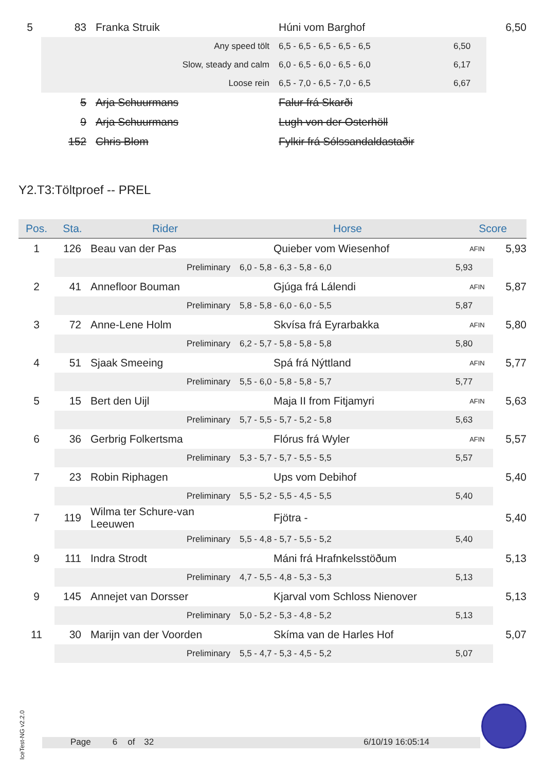| 5 | 83 | Franka Struik | Húni vom Barghof | | 6,50 |
| | Any speed tölt | | 6,5 - 6,5 - 6,5 - 6,5 - 6,5 | 6,50 | |
| | Slow, steady and calm | | 6,0 - 6,5 - 6,0 - 6,5 - 6,0 | 6,17 | |
| | Loose rein | | 6,5 - 7,0 - 6,5 - 7,0 - 6,5 | 6,67 | |
| | 5 | Arja Schuurmans | Falur frá Skarði | | |
| | 9 | Arja Schuurmans | Lugh von der Osterhöll | | |
| | 152 | Chris Blom | Fylkir frá Sólssandaldastaðir | | |
Y2.T3:Töltproef -- PREL
| Pos. | Sta. | Rider | Horse | Score | |
| --- | --- | --- | --- | --- | --- |
| 1 | 126 | Beau van der Pas | Quieber vom Wiesenhof | AFIN | 5,93 |
| | Preliminary | | 6,0 - 5,8 - 6,3 - 5,8 - 6,0 | 5,93 | |
| 2 | 41 | Annefloor Bouman | Gjúga frá Lálendi | AFIN | 5,87 |
| | Preliminary | | 5,8 - 5,8 - 6,0 - 6,0 - 5,5 | 5,87 | |
| 3 | 72 | Anne-Lene Holm | Skvísa frá Eyrarbakka | AFIN | 5,80 |
| | Preliminary | | 6,2 - 5,7 - 5,8 - 5,8 - 5,8 | 5,80 | |
| 4 | 51 | Sjaak Smeeing | Spá frá Nýttland | AFIN | 5,77 |
| | Preliminary | | 5,5 - 6,0 - 5,8 - 5,8 - 5,7 | 5,77 | |
| 5 | 15 | Bert den Uijl | Maja II from Fitjamyri | AFIN | 5,63 |
| | Preliminary | | 5,7 - 5,5 - 5,7 - 5,2 - 5,8 | 5,63 | |
| 6 | 36 | Gerbrig Folkertsma | Flórus frá Wyler | AFIN | 5,57 |
| | Preliminary | | 5,3 - 5,7 - 5,7 - 5,5 - 5,5 | 5,57 | |
| 7 | 23 | Robin Riphagen | Ups vom Debihof | | 5,40 |
| | Preliminary | | 5,5 - 5,2 - 5,5 - 4,5 - 5,5 | 5,40 | |
| 7 | 119 | Wilma ter Schure-van Leeuwen | Fjötra - | | 5,40 |
| | Preliminary | | 5,5 - 4,8 - 5,7 - 5,5 - 5,2 | 5,40 | |
| 9 | 111 | Indra Strodt | Máni frá Hrafnkelsstöðum | | 5,13 |
| | Preliminary | | 4,7 - 5,5 - 4,8 - 5,3 - 5,3 | 5,13 | |
| 9 | 145 | Annejet van Dorsser | Kjarval vom Schloss Nienover | | 5,13 |
| | Preliminary | | 5,0 - 5,2 - 5,3 - 4,8 - 5,2 | 5,13 | |
| 11 | 30 | Marijn van der Voorden | Skíma van de Harles Hof | | 5,07 |
| | Preliminary | | 5,5 - 4,7 - 5,3 - 4,5 - 5,2 | 5,07 | |
IceTest-NG v2.2.0
Page 6 of 32 6/10/19 16:05:14